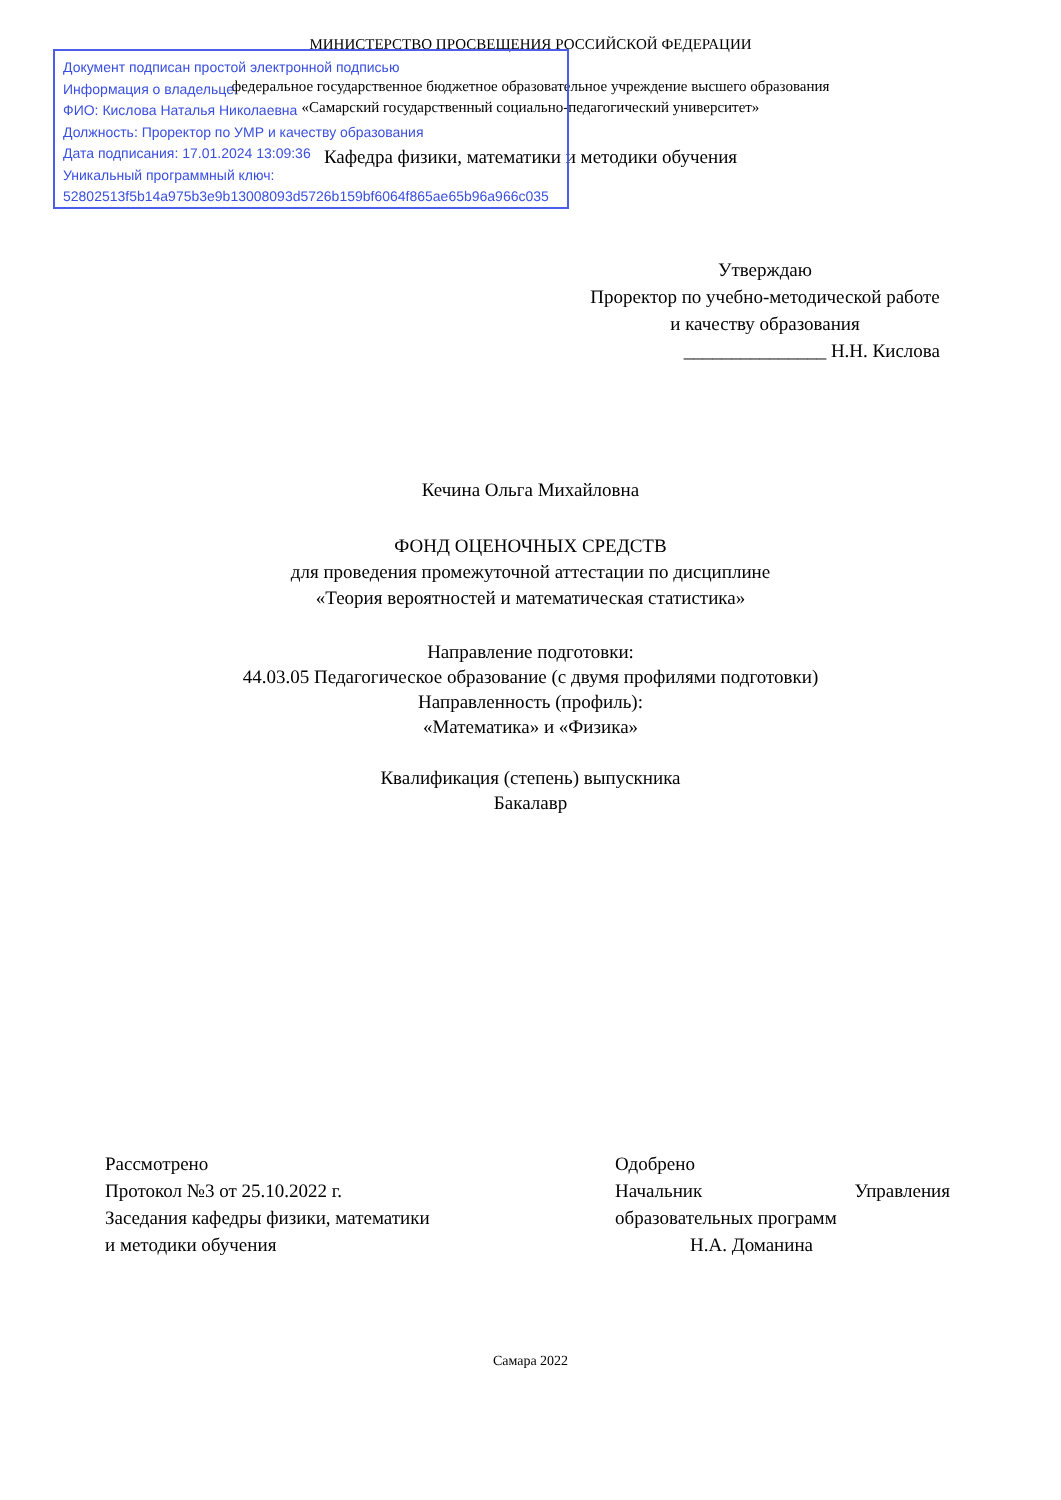МИНИСТЕРСТВО ПРОСВЕЩЕНИЯ РОССИЙСКОЙ ФЕДЕРАЦИИ
федеральное государственное бюджетное образовательное учреждение высшего образования
«Самарский государственный социально-педагогический университет»
Кафедра физики, математики и методики обучения
Документ подписан простой электронной подписью
Информация о владельце:
ФИО: Кислова Наталья Николаевна
Должность: Проректор по УМР и качеству образования
Дата подписания: 17.01.2024 13:09:36
Уникальный программный ключ:
52802513f5b14a975b3e9b13008093d5726b159bf6064f865ae65b96a966c035
Утверждаю
Проректор по учебно-методической работе и качеству образования
_______________ Н.Н. Кислова
Кечина Ольга Михайловна
ФОНД ОЦЕНОЧНЫХ СРЕДСТВ
для проведения промежуточной аттестации по дисциплине
«Теория вероятностей и математическая статистика»
Направление подготовки:
44.03.05 Педагогическое образование (с двумя профилями подготовки)
Направленность (профиль):
«Математика» и «Физика»
Квалификация (степень) выпускника
Бакалавр
Рассмотрено
Протокол №3 от 25.10.2022 г.
Заседания кафедры физики, математики
и методики обучения
Одобрено
Начальник Управления
образовательных программ
Н.А. Доманина
Самара 2022